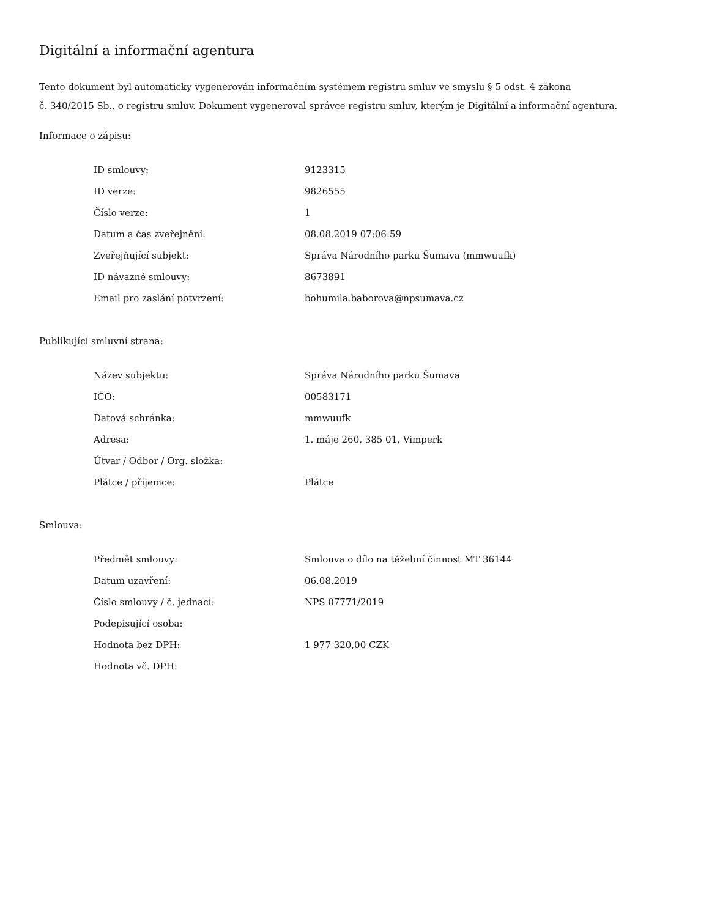Digitální a informační agentura
Tento dokument byl automaticky vygenerován informačním systémem registru smluv ve smyslu § 5 odst. 4 zákona
č. 340/2015 Sb., o registru smluv. Dokument vygeneroval správce registru smluv, kterým je Digitální a informační agentura.
Informace o zápisu:
| ID smlouvy: | 9123315 |
| ID verze: | 9826555 |
| Číslo verze: | 1 |
| Datum a čas zveřejnění: | 08.08.2019 07:06:59 |
| Zveřejňující subjekt: | Správa Národního parku Šumava (mmwuufk) |
| ID návazné smlouvy: | 8673891 |
| Email pro zaslání potvrzení: | bohumila.baborova@npsumava.cz |
Publikující smluvní strana:
| Název subjektu: | Správa Národního parku Šumava |
| IČO: | 00583171 |
| Datová schránka: | mmwuufk |
| Adresa: | 1. máje 260, 385 01, Vimperk |
| Útvar / Odbor / Org. složka: | |
| Plátce / příjemce: | Plátce |
Smlouva:
| Předmět smlouvy: | Smlouva o dílo na těžební činnost MT 36144 |
| Datum uzavření: | 06.08.2019 |
| Číslo smlouvy / č. jednací: | NPS 07771/2019 |
| Podepisující osoba: | |
| Hodnota bez DPH: | 1 977 320,00 CZK |
| Hodnota vč. DPH: | |